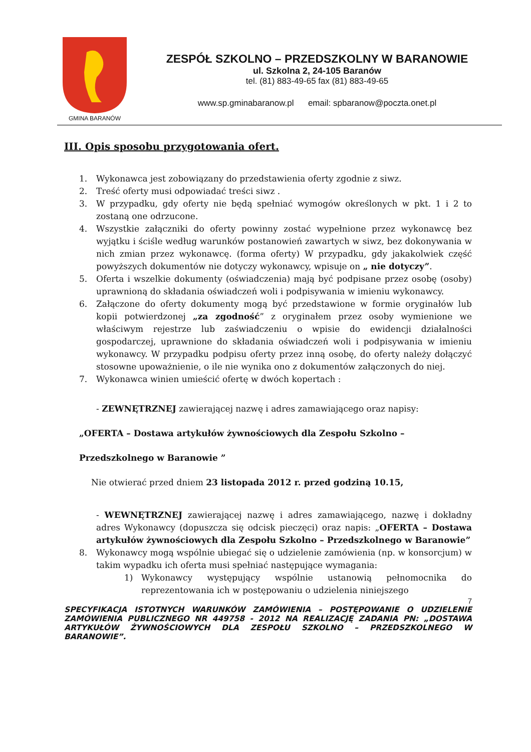GMINA BARANÓW
ZESPÓŁ SZKOLNO – PRZEDSZKOLNY W BARANOWIE
ul. Szkolna 2, 24-105 Baranów
tel. (81) 883-49-65 fax (81) 883-49-65
www.sp.gminabaranow.pl email: spbaranow@poczta.onet.pl
III. Opis sposobu przygotowania ofert.
1. Wykonawca jest zobowiązany do przedstawienia oferty zgodnie z siwz.
2. Treść oferty musi odpowiadać treści siwz .
3. W przypadku, gdy oferty nie będą spełniać wymogów określonych w pkt. 1 i 2 to zostaną one odrzucone.
4. Wszystkie załączniki do oferty powinny zostać wypełnione przez wykonawcę bez wyjątku i ściśle według warunków postanowień zawartych w siwz, bez dokonywania w nich zmian przez wykonawcę. (forma oferty) W przypadku, gdy jakakolwiek część powyższych dokumentów nie dotyczy wykonawcy, wpisuje on „ nie dotyczy”.
5. Oferta i wszelkie dokumenty (oświadczenia) mają być podpisane przez osobę (osoby) uprawnioną do składania oświadczeń woli i podpisywania w imieniu wykonawcy.
6. Załączone do oferty dokumenty mogą być przedstawione w formie oryginałów lub kopii potwierdzonej „za zgodność” z oryginałem przez osoby wymienione we właściwym rejestrze lub zaświadczeniu o wpisie do ewidencji działalności gospodarczej, uprawnione do składania oświadczeń woli i podpisywania w imieniu wykonawcy. W przypadku podpisu oferty przez inną osobę, do oferty należy dołączyć stosowne upoważnienie, o ile nie wynika ono z dokumentów załączonych do niej.
7. Wykonawca winien umieścić ofertę w dwóch kopertach :
- ZEWNĘTRZNEJ zawierającej nazwę i adres zamawiającego oraz napisy:
„OFERTA – Dostawa artykułów żywnościowych dla Zespołu Szkolno –
Przedszkolnego w Baranowie ”
Nie otwierać przed dniem 23 listopada 2012 r. przed godziną 10.15,
- WEWNĘTRZNEJ zawierającej nazwę i adres zamawiającego, nazwę i dokładny adres Wykonawcy (dopuszcza się odcisk pieczęci) oraz napis: „OFERTA – Dostawa artykułów żywnościowych dla Zespołu Szkolno – Przedszkolnego w Baranowie”
8. Wykonawcy mogą wspólnie ubiegać się o udzielenie zamówienia (np. w konsorcjum) w takim wypadku ich oferta musi spełniać następujące wymagania:
1) Wykonawcy występujący wspólnie ustanowią pełnomocnika do reprezentowania ich w postępowaniu o udzielenia niniejszego
7
SPECYFIKACJA ISTOTNYCH WARUNKÓW ZAMÓWIENIA – POSTĘPOWANIE O UDZIELENIE ZAMÓWIENIA PUBLICZNEGO NR 449758 - 2012 NA REALIZACJĘ ZADANIA PN: „DOSTAWA ARTYKUŁÓW ŻYWNOŚCIOWYCH DLA ZESPOŁU SZKOLNO – PRZEDSZKOLNEGO W BARANOWIE”.